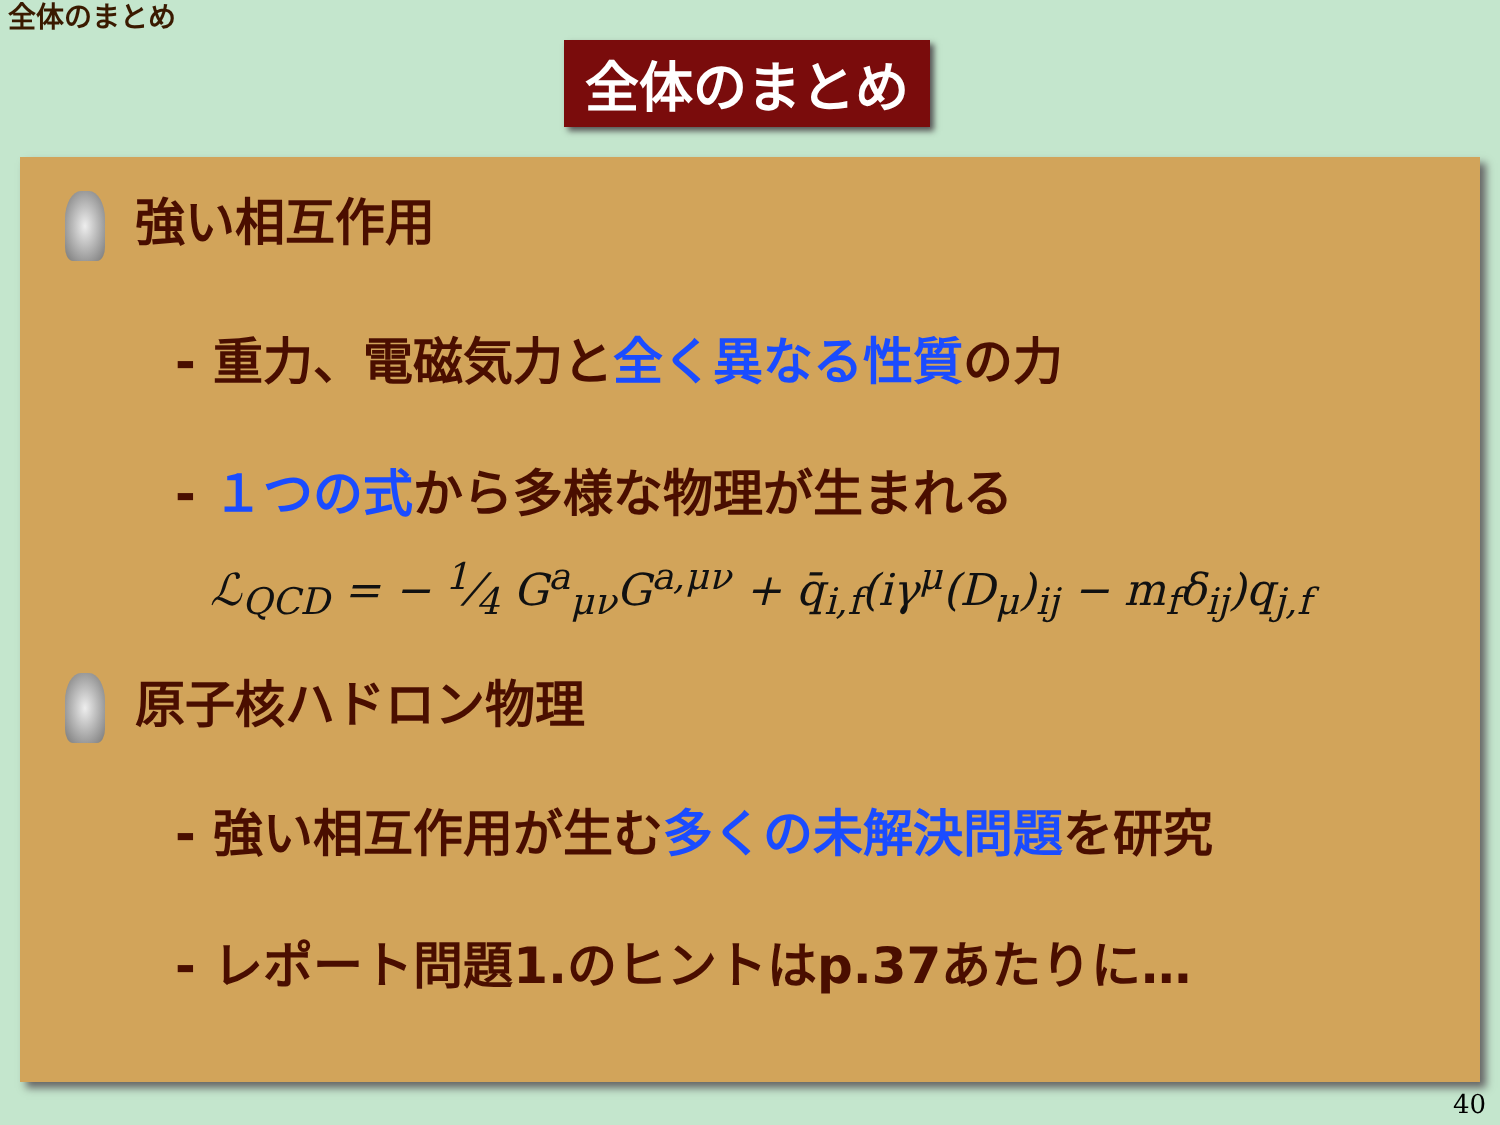全体のまとめ
全体のまとめ
強い相互作用
- 重力、電磁気力と全く異なる性質の力
- １つの式から多様な物理が生まれる
ℒ<sub>QCD</sub> = − 1⁄4 G<sup>a</sup><sub>μν</sub>G<sup>a,μν</sup> + q̄<sub>i,f</sub>(iγ<sup>μ</sup>(D<sub>μ</sub>)<sub>ij</sub> − m<sub>f</sub>δ<sub>ij</sub>)q<sub>j,f</sub>
原子核ハドロン物理
- 強い相互作用が生む多くの未解決問題を研究
- レポート問題1.のヒントはp.37あたりに…
40